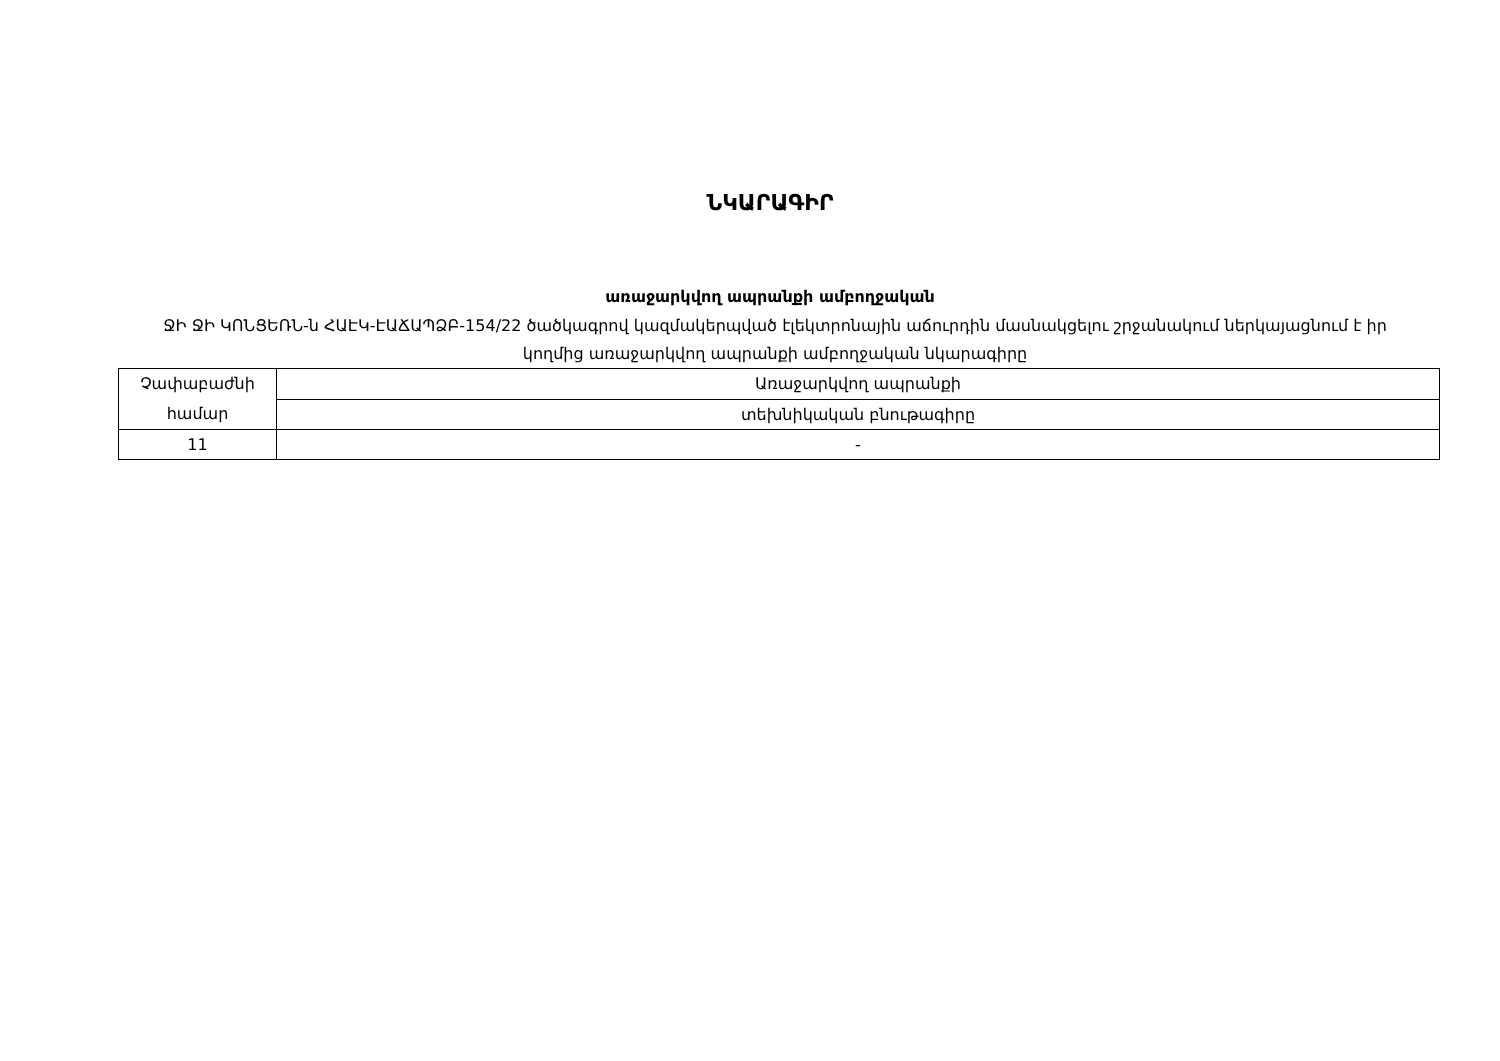ՆԿԱՐԱԳԻՐ
առաջարկվող ապրանքի ամբողջական
ՋԻ ՋԻ ԿՈՆՑԵՌՆ-ն ՀԱԷԿ-ԷԱՃԱՊՁԲ-154/22 ծածկագրով կազմակերպված էլեկտրոնային աճուրդին մասնակցելու շրջանակում ներկայացնում է իր կողմից առաջարկվող ապրանքի ամբողջական նկարագիրը
| Չափաբաժնի համար | Առաջարկվող ապրանքի |
| | տեխնիկական բնութագիրը |
| 11 | - |